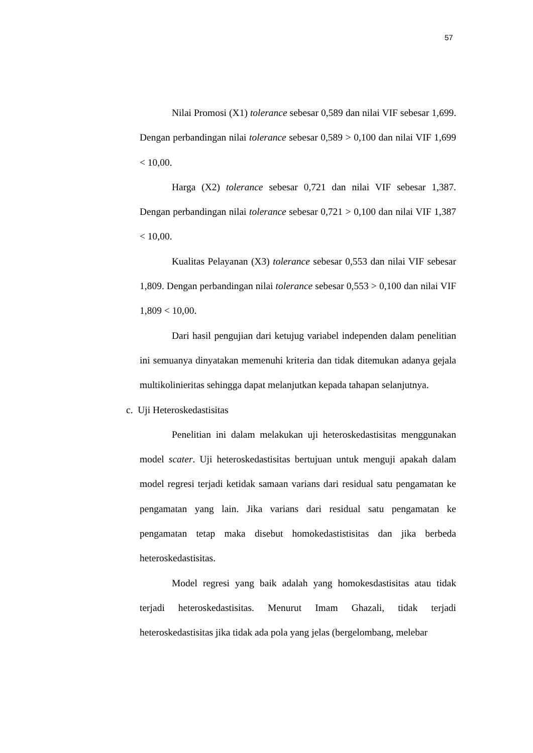57
Nilai Promosi (X1) tolerance sebesar 0,589 dan nilai VIF sebesar 1,699. Dengan perbandingan nilai tolerance sebesar 0,589 > 0,100 dan nilai VIF 1,699 < 10,00.
Harga (X2) tolerance sebesar 0,721 dan nilai VIF sebesar 1,387. Dengan perbandingan nilai tolerance sebesar 0,721 > 0,100 dan nilai VIF 1,387 < 10,00.
Kualitas Pelayanan (X3) tolerance sebesar 0,553 dan nilai VIF sebesar 1,809. Dengan perbandingan nilai tolerance sebesar 0,553 > 0,100 dan nilai VIF 1,809 < 10,00.
Dari hasil pengujian dari ketujug variabel independen dalam penelitian ini semuanya dinyatakan memenuhi kriteria dan tidak ditemukan adanya gejala multikolinieritas sehingga dapat melanjutkan kepada tahapan selanjutnya.
c. Uji Heteroskedastisitas
Penelitian ini dalam melakukan uji heteroskedastisitas menggunakan model scater. Uji heteroskedastisitas bertujuan untuk menguji apakah dalam model regresi terjadi ketidak samaan varians dari residual satu pengamatan ke pengamatan yang lain. Jika varians dari residual satu pengamatan ke pengamatan tetap maka disebut homokedastistisitas dan jika berbeda heteroskedastisitas.
Model regresi yang baik adalah yang homokesdastisitas atau tidak terjadi heteroskedastisitas. Menurut Imam Ghazali, tidak terjadi heteroskedastisitas jika tidak ada pola yang jelas (bergelombang, melebar